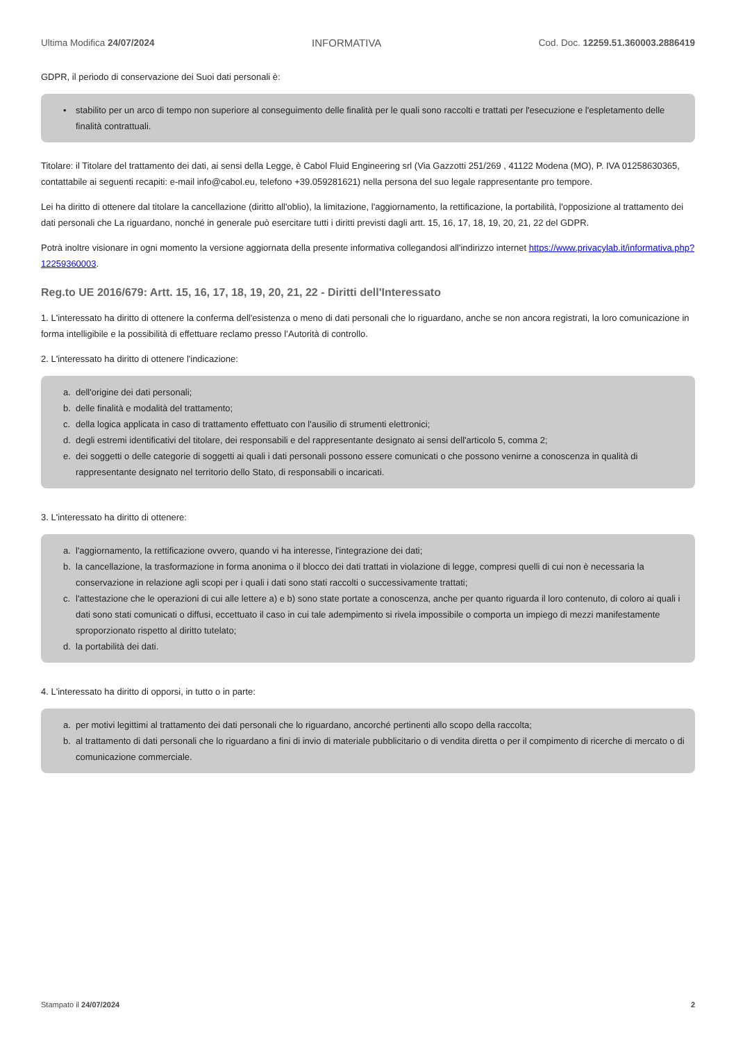Ultima Modifica 24/07/2024 INFORMATIVA Cod. Doc. 12259.51.360003.2886419
GDPR, il periodo di conservazione dei Suoi dati personali è:
• stabilito per un arco di tempo non superiore al conseguimento delle finalità per le quali sono raccolti e trattati per l'esecuzione e l'espletamento delle finalità contrattuali.
Titolare: il Titolare del trattamento dei dati, ai sensi della Legge, è Cabol Fluid Engineering srl (Via Gazzotti 251/269 , 41122 Modena (MO), P. IVA 01258630365, contattabile ai seguenti recapiti: e-mail info@cabol.eu, telefono +39.059281621) nella persona del suo legale rappresentante pro tempore.
Lei ha diritto di ottenere dal titolare la cancellazione (diritto all'oblio), la limitazione, l'aggiornamento, la rettificazione, la portabilità, l'opposizione al trattamento dei dati personali che La riguardano, nonché in generale può esercitare tutti i diritti previsti dagli artt. 15, 16, 17, 18, 19, 20, 21, 22 del GDPR.
Potrà inoltre visionare in ogni momento la versione aggiornata della presente informativa collegandosi all'indirizzo internet https://www.privacylab.it/informativa.php?12259360003.
Reg.to UE 2016/679: Artt. 15, 16, 17, 18, 19, 20, 21, 22 - Diritti dell'Interessato
1. L'interessato ha diritto di ottenere la conferma dell'esistenza o meno di dati personali che lo riguardano, anche se non ancora registrati, la loro comunicazione in forma intelligibile e la possibilità di effettuare reclamo presso l’Autorità di controllo.
2. L'interessato ha diritto di ottenere l'indicazione:
a. dell'origine dei dati personali;
b. delle finalità e modalità del trattamento;
c. della logica applicata in caso di trattamento effettuato con l'ausilio di strumenti elettronici;
d. degli estremi identificativi del titolare, dei responsabili e del rappresentante designato ai sensi dell'articolo 5, comma 2;
e. dei soggetti o delle categorie di soggetti ai quali i dati personali possono essere comunicati o che possono venirne a conoscenza in qualità di rappresentante designato nel territorio dello Stato, di responsabili o incaricati.
3. L'interessato ha diritto di ottenere:
a. l'aggiornamento, la rettificazione ovvero, quando vi ha interesse, l'integrazione dei dati;
b. la cancellazione, la trasformazione in forma anonima o il blocco dei dati trattati in violazione di legge, compresi quelli di cui non è necessaria la conservazione in relazione agli scopi per i quali i dati sono stati raccolti o successivamente trattati;
c. l'attestazione che le operazioni di cui alle lettere a) e b) sono state portate a conoscenza, anche per quanto riguarda il loro contenuto, di coloro ai quali i dati sono stati comunicati o diffusi, eccettuato il caso in cui tale adempimento si rivela impossibile o comporta un impiego di mezzi manifestamente sproporzionato rispetto al diritto tutelato;
d. la portabilità dei dati.
4. L'interessato ha diritto di opporsi, in tutto o in parte:
a. per motivi legittimi al trattamento dei dati personali che lo riguardano, ancorché pertinenti allo scopo della raccolta;
b. al trattamento di dati personali che lo riguardano a fini di invio di materiale pubblicitario o di vendita diretta o per il compimento di ricerche di mercato o di comunicazione commerciale.
Stampato il 24/07/2024 2